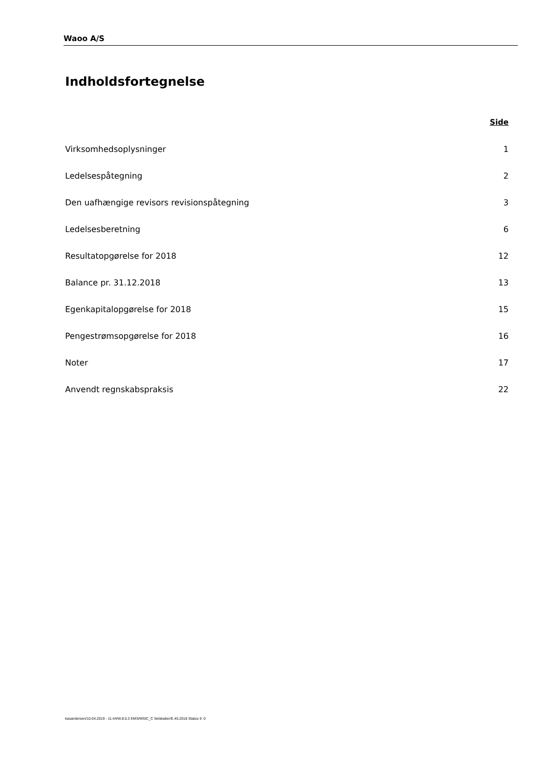Waoo A/S
Indholdsfortegnelse
Side
Virksomhedsoplysninger 1
Ledelsespåtegning 2
Den uafhængige revisors revisionspåtegning 3
Ledelsesberetning 6
Resultatopgørelse for 2018 12
Balance pr. 31.12.2018 13
Egenkapitalopgørelse for 2018 15
Pengestrømsopgørelse for 2018 16
Noter 17
Anvendt regnskabspraksis 22
kasandersen/10.04.2019 - 11:44/W.8.0.3 EMS/MStC_C Selskaber/E.45.2018 Status II: 0